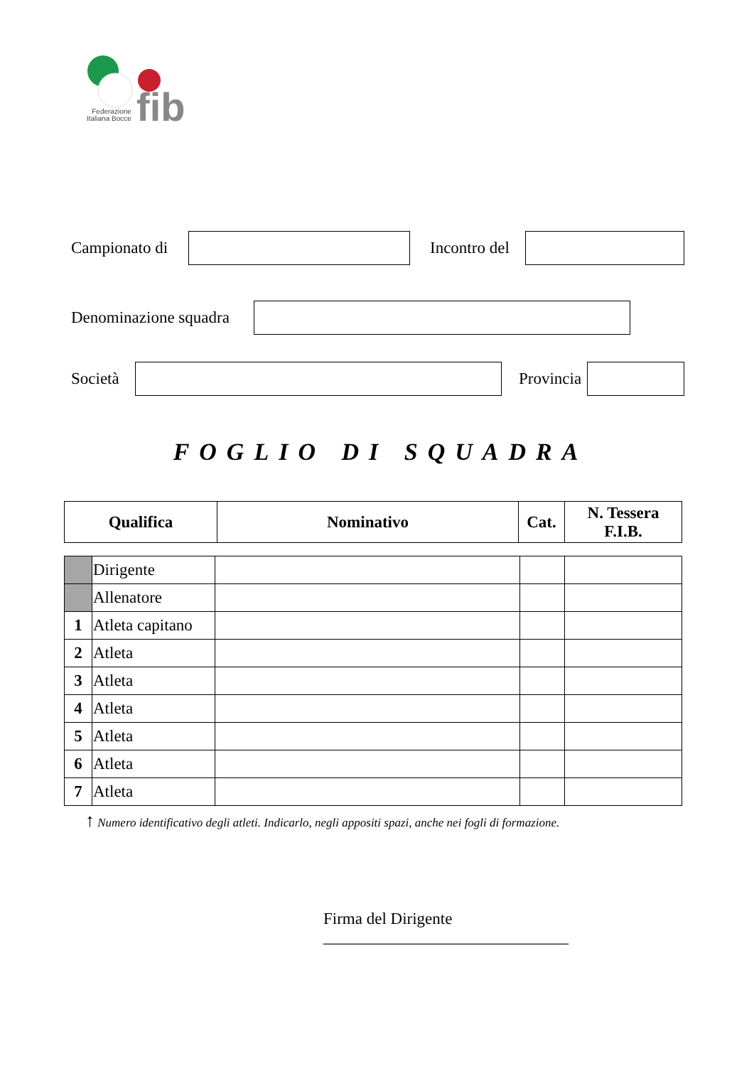Federazione
Italiana Bocce
fib
Campionato di
Incontro del
Denominazione squadra
Società
Provincia
FOGLIO DI SQUADRA
| Qualifica | Nominativo | Cat. | N. Tessera F.I.B. |
| --- | --- | --- | --- |
| | Dirigente | | | |
| | Allenatore | | | |
| 1 | Atleta capitano | | | |
| 2 | Atleta | | | |
| 3 | Atleta | | | |
| 4 | Atleta | | | |
| 5 | Atleta | | | |
| 6 | Atleta | | | |
| 7 | Atleta | | | |
↑ Numero identificativo degli atleti. Indicarlo, negli appositi spazi, anche nei fogli di formazione.
Firma del Dirigente ______________________________